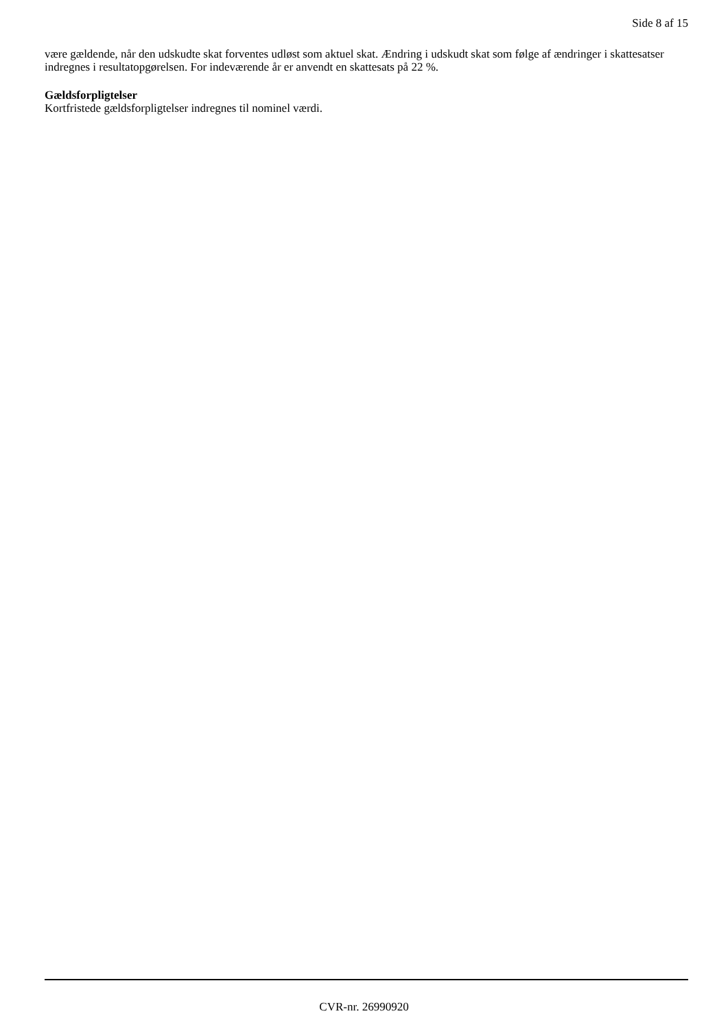Side 8 af 15
være gældende, når den udskudte skat forventes udløst som aktuel skat. Ændring i udskudt skat som følge af ændringer i skattesatser indregnes i resultatopgørelsen. For indeværende år er anvendt en skattesats på 22 %.
Gældsforpligtelser
Kortfristede gældsforpligtelser indregnes til nominel værdi.
CVR-nr. 26990920